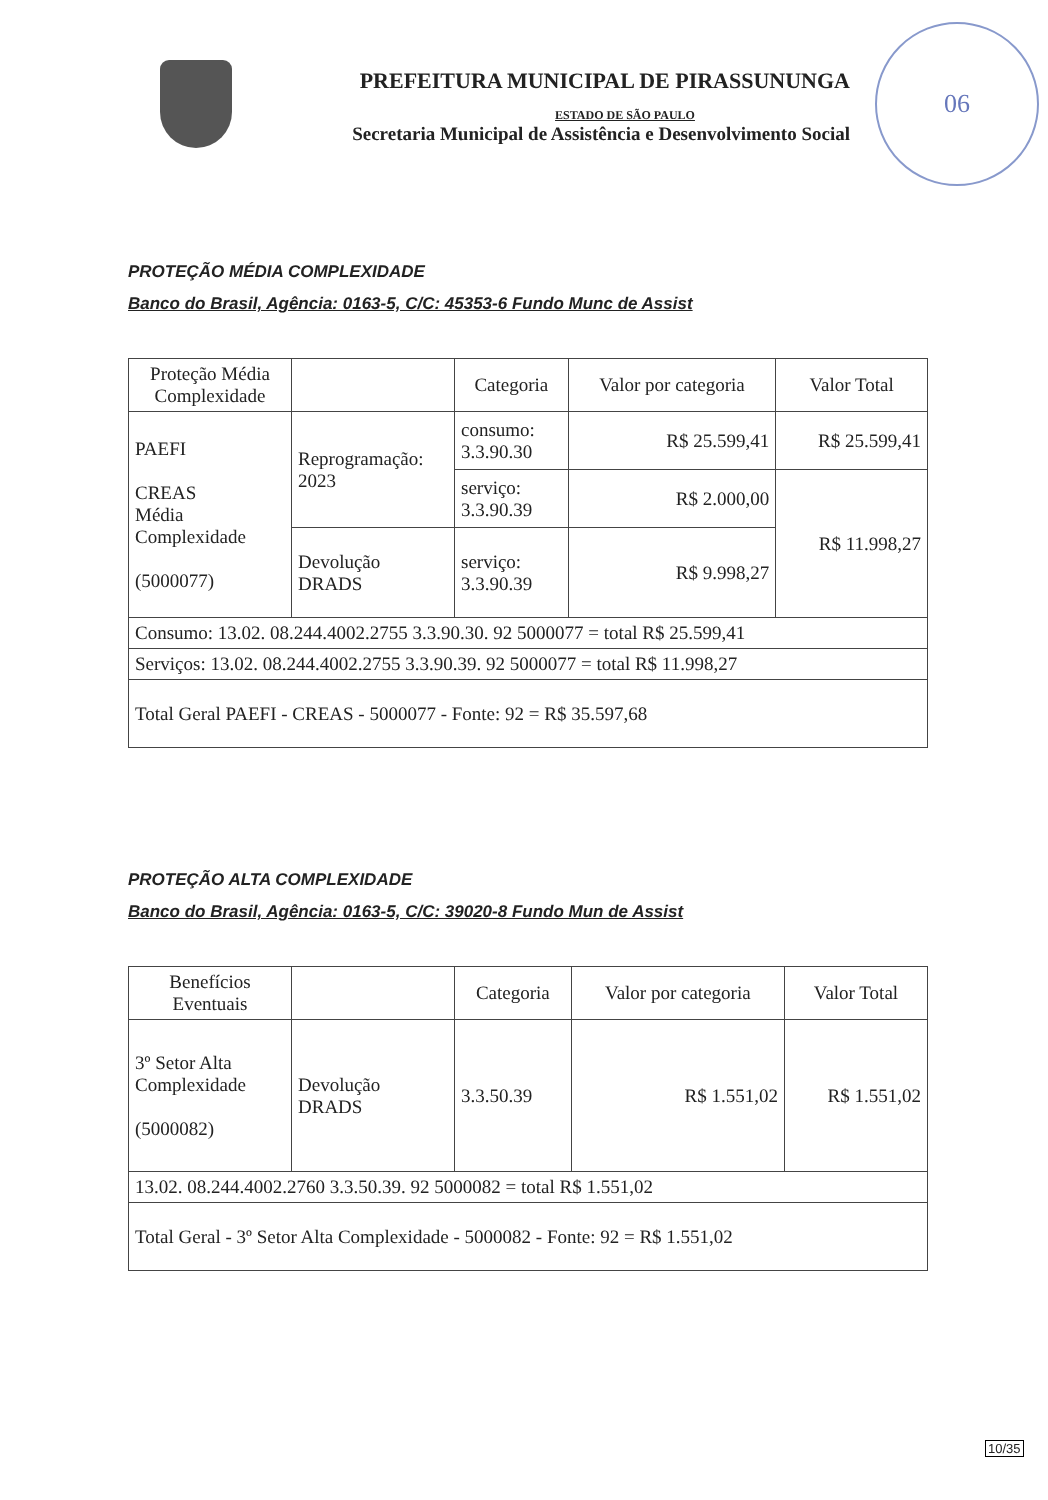PREFEITURA MUNICIPAL DE PIRASSUNUNGA
ESTADO DE SÃO PAULO
Secretaria Municipal de Assistência e Desenvolvimento Social
06
PROTEÇÃO MÉDIA COMPLEXIDADE
Banco do Brasil, Agência: 0163-5, C/C: 45353-6 Fundo Munc de Assist
| Proteção Média Complexidade | | Categoria | Valor por categoria | Valor Total |
| --- | --- | --- | --- | --- |
| PAEFI CREAS Média Complexidade (5000077) | Reprogramação: 2023 | consumo: 3.3.90.30 | R$ 25.599,41 | R$ 25.599,41 |
| | | serviço: 3.3.90.39 | R$ 2.000,00 | R$ 11.998,27 |
| | Devolução DRADS | serviço: 3.3.90.39 | R$ 9.998,27 | |
| Consumo: 13.02. 08.244.4002.2755 3.3.90.30. 92 5000077 = total R$ 25.599,41 | | | | |
| Serviços: 13.02. 08.244.4002.2755 3.3.90.39. 92 5000077 = total R$ 11.998,27 | | | | |
| Total Geral PAEFI - CREAS - 5000077 - Fonte: 92 = R$ 35.597,68 | | | | |
PROTEÇÃO ALTA COMPLEXIDADE
Banco do Brasil, Agência: 0163-5, C/C: 39020-8 Fundo Mun de Assist
| Benefícios Eventuais | | Categoria | Valor por categoria | Valor Total |
| --- | --- | --- | --- | --- |
| 3º Setor Alta Complexidade (5000082) | Devolução DRADS | 3.3.50.39 | R$ 1.551,02 | R$ 1.551,02 |
| 13.02. 08.244.4002.2760 3.3.50.39. 92 5000082 = total R$ 1.551,02 | | | | |
| Total Geral - 3º Setor Alta Complexidade - 5000082 - Fonte: 92 = R$ 1.551,02 | | | | |
10/35